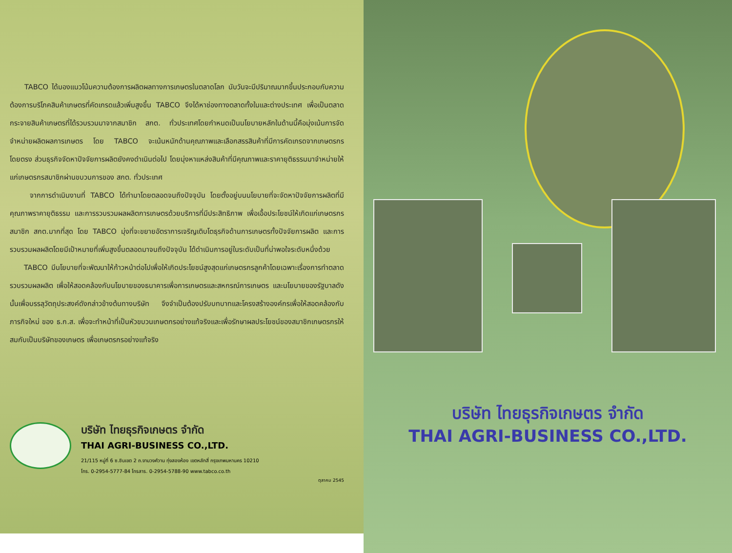TABCO ได้มองแนวโน้มความต้องการผลิตผลทางการเกษตรในตลาดโลก นับวันจะมีปริมาณมากขึ้นประกอบกับความต้องการบริโภคสินค้าเกษตรที่คัดเกรดแล้วเพิ่มสูงขึ้น TABCO จึงได้หาช่องทางตลาดทั้งในและต่างประเทศ เพื่อเป็นตลาดกระจายสินค้าเกษตรที่ได้รวบรวมมาจากสมาชิก สกต. ทั่วประเทศโดยกำหนดเป็นนโยบายหลักในด้านนี้คือมุ่งเน้นการจัดจำหน่ายผลิตผลการเกษตร โดย TABCO จะเน้นหนักด้านคุณภาพและเลือกสรรสินค้าที่มีการคัดเกรดจากเกษตรกร โดยตรง ส่วนธุรกิจจัดหาปัจจัยการผลิตยังคงดำเนินต่อไป โดยมุ่งหาแหล่งสินค้าที่มีคุณภาพและราคายุติธรรมมาจำหน่ายให้แก่เกษตรกรสมาชิกผ่านขบวนการของ สกต. ทั่วประเทศ
จากการดำเนินงานที่ TABCO ได้ทำมาโดยตลอดจนถึงปัจจุบัน โดยตั้งอยู่บนนโยบายที่จะจัดหาปัจจัยการผลิตที่มีคุณภาพราคายุติธรรม และการรวบรวมผลผลิตการเกษตรด้วยบริการที่มีประสิทธิภาพ เพื่อเอื้อประโยชน์ให้เกิดแก่เกษตรกรสมาชิก สกต.มากที่สุด โดย TABCO มุ่งที่จะขยายอัตราการเจริญเติบโตธุรกิจด้านการเกษตรทั้งปัจจัยการผลิต และการรวบรวมผลผลิตโดยมีเป้าหมายที่เพิ่มสูงขึ้นตลอดมาจนถึงปัจจุบัน ได้ดำเนินการอยู่ในระดับเป็นที่น่าพอใจระดับหนึ่งด้วย
TABCO มีนโยบายที่จะพัฒนาให้ก้าวหน้าต่อไปเพื่อให้เกิดประโยชน์สูงสุดแก่เกษตรกรลูกค้าโดยเฉพาะเรื่องการทำตลาดรวบรวมผลผลิต เพื่อให้สอดคล้องกับนโยบายของธนาคารเพื่อการเกษตรและสหกรณ์การเกษตร และนโยบายของรัฐบาลดังนั้นเพื่อบรรลุวัตถุประสงค์ดังกล่าวข้างต้นทางบริษัท จึงจำเป็นต้องปรับบทบาทและโครงสร้างองค์กรเพื่อให้สอดคล้องกับภารกิจใหม่ ของ ธ.ก.ส. เพื่อจะทำหน้าที่เป็นหัวขบวนเกษตกรอย่างแท้จริงและเพื่อรักษาผลประโยชน์ของสมาชิกเกษตรกรให้สมกับเป็นบริษัทของเกษตร เพื่อเกษตรกรอย่างแท้จริง
บริษัท ไทยธุรกิจเกษตร จำกัด
THAI AGRI-BUSINESS CO.,LTD.
21/115 หมู่ที่ 6 ซ.ชินเขต 2 ถ.งามวงศ์วาน ทุ่งสองห้อง เขตหลักสี่ กรุงเทพมหานคร 10210
โทร. 0-2954-5777-84 โทรสาร. 0-2954-5788-90 www.tabco.co.th
ตุลาคม 2545
บริษัท ไทยธุรกิจเกษตร จำกัด
THAI AGRI-BUSINESS CO.,LTD.